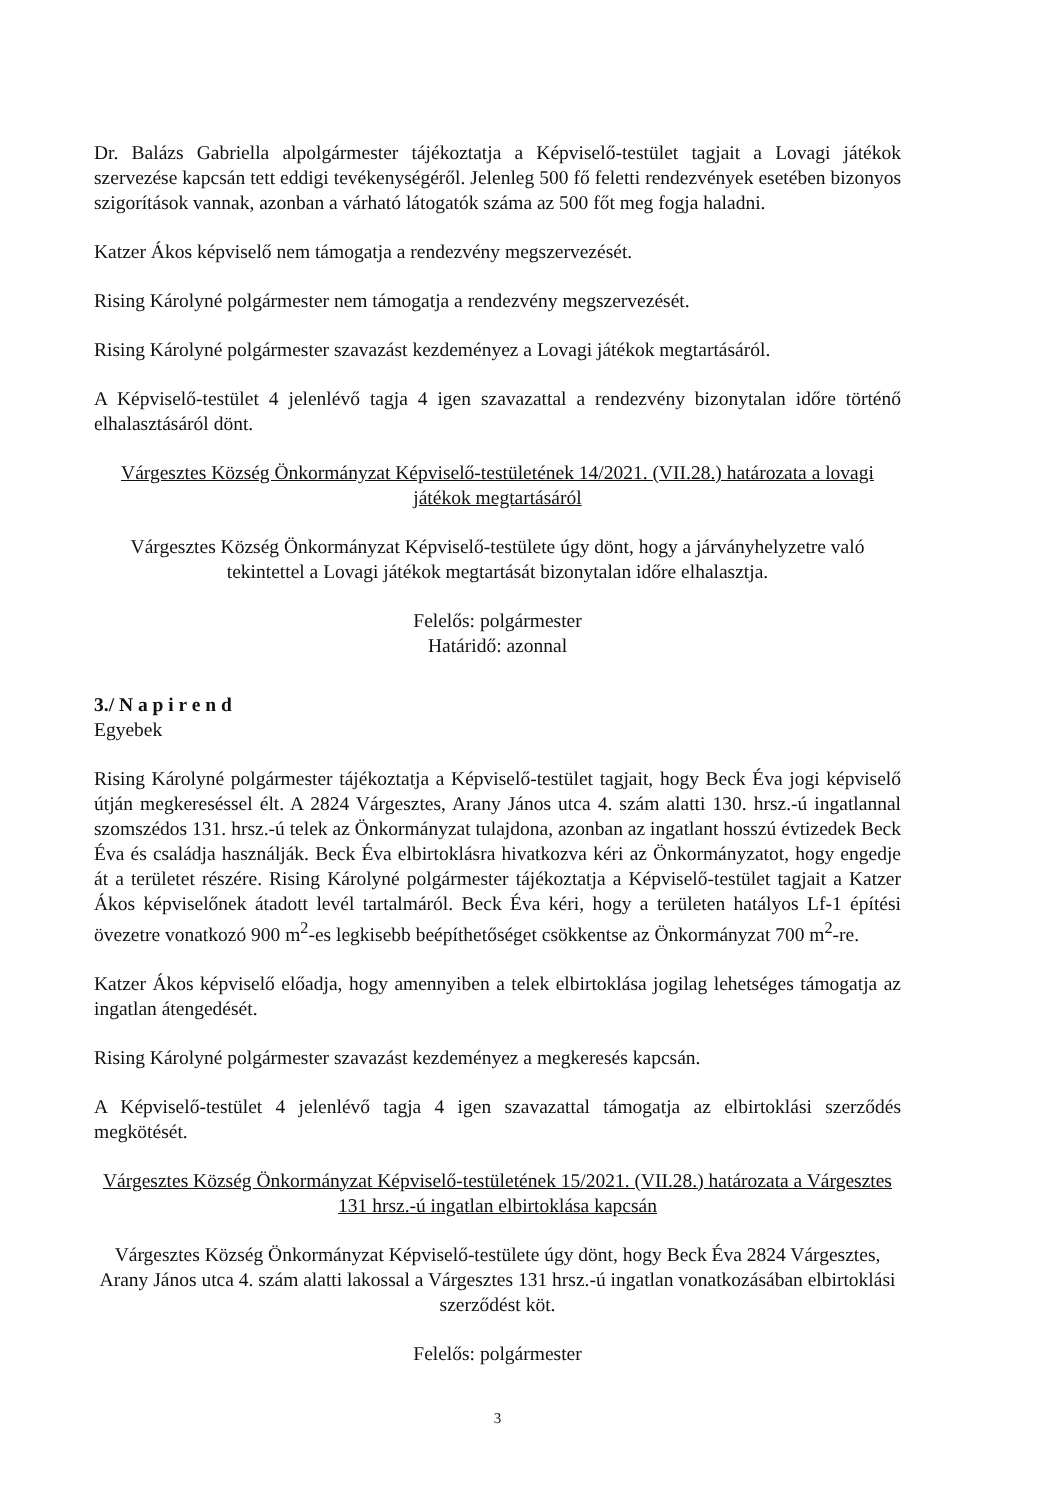Dr. Balázs Gabriella alpolgármester tájékoztatja a Képviselő-testület tagjait a Lovagi játékok szervezése kapcsán tett eddigi tevékenységéről. Jelenleg 500 fő feletti rendezvények esetében bizonyos szigorítások vannak, azonban a várható látogatók száma az 500 főt meg fogja haladni.
Katzer Ákos képviselő nem támogatja a rendezvény megszervezését.
Rising Károlyné polgármester nem támogatja a rendezvény megszervezését.
Rising Károlyné polgármester szavazást kezdeményez a Lovagi játékok megtartásáról.
A Képviselő-testület 4 jelenlévő tagja 4 igen szavazattal a rendezvény bizonytalan időre történő elhalasztásáról dönt.
Várgesztes Község Önkormányzat Képviselő-testületének 14/2021. (VII.28.) határozata a lovagi játékok megtartásáról
Várgesztes Község Önkormányzat Képviselő-testülete úgy dönt, hogy a járványhelyzetre való tekintettel a Lovagi játékok megtartását bizonytalan időre elhalasztja.
Felelős: polgármester
Határidő: azonnal
3./ N a p i r e n d
Egyebek
Rising Károlyné polgármester tájékoztatja a Képviselő-testület tagjait, hogy Beck Éva jogi képviselő útján megkereséssel élt. A 2824 Várgesztes, Arany János utca 4. szám alatti 130. hrsz.-ú ingatlannal szomszédos 131. hrsz.-ú telek az Önkormányzat tulajdona, azonban az ingatlant hosszú évtizedek Beck Éva és családja használják. Beck Éva elbirtoklásra hivatkozva kéri az Önkormányzatot, hogy engedje át a területet részére. Rising Károlyné polgármester tájékoztatja a Képviselő-testület tagjait a Katzer Ákos képviselőnek átadott levél tartalmáról. Beck Éva kéri, hogy a területen hatályos Lf-1 építési övezetre vonatkozó 900 m<sup>2</sup>-es legkisebb beépíthetőséget csökkentse az Önkormányzat 700 m<sup>2</sup>-re.
Katzer Ákos képviselő előadja, hogy amennyiben a telek elbirtoklása jogilag lehetséges támogatja az ingatlan átengedését.
Rising Károlyné polgármester szavazást kezdeményez a megkeresés kapcsán.
A Képviselő-testület 4 jelenlévő tagja 4 igen szavazattal támogatja az elbirtoklási szerződés megkötését.
Várgesztes Község Önkormányzat Képviselő-testületének 15/2021. (VII.28.) határozata a Várgesztes 131 hrsz.-ú ingatlan elbirtoklása kapcsán
Várgesztes Község Önkormányzat Képviselő-testülete úgy dönt, hogy Beck Éva 2824 Várgesztes, Arany János utca 4. szám alatti lakossal a Várgesztes 131 hrsz.-ú ingatlan vonatkozásában elbirtoklási szerződést köt.
Felelős: polgármester
3